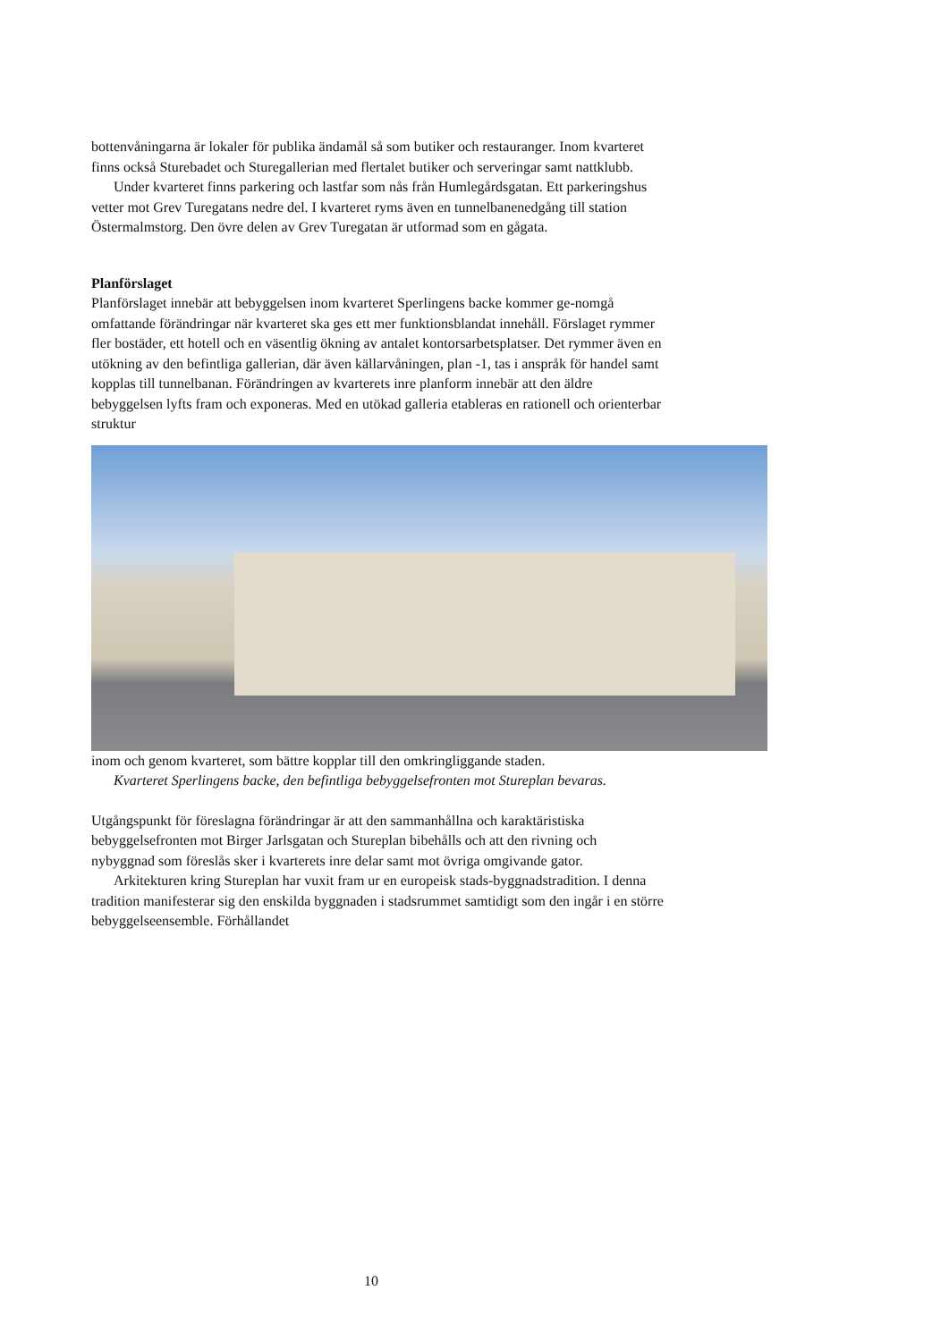bottenvåningarna är lokaler för publika ändamål så som butiker och restauranger. Inom kvarteret finns också Sturebadet och Sturegallerian med flertalet butiker och serveringar samt nattklubb.
Under kvarteret finns parkering och lastfar som nås från Humlegårdsgatan. Ett parkeringshus vetter mot Grev Turegatans nedre del. I kvarteret ryms även en tunnelbanenedgång till station Östermalmstorg. Den övre delen av Grev Turegatan är utformad som en gågata.
Planförslaget
Planförslaget innebär att bebyggelsen inom kvarteret Sperlingens backe kommer ge-nomgå omfattande förändringar när kvarteret ska ges ett mer funktionsblandat innehåll. Förslaget rymmer fler bostäder, ett hotell och en väsentlig ökning av antalet kontorsarbetsplatser. Det rymmer även en utökning av den befintliga gallerian, där även källarvåningen, plan -1, tas i anspråk för handel samt kopplas till tunnelbanan. Förändringen av kvarterets inre planform innebär att den äldre bebyggelsen lyfts fram och exponeras. Med en utökad galleria etableras en rationell och orienterbar struktur
inom och genom kvarteret, som bättre kopplar till den omkringliggande staden.
Kvarteret Sperlingens backe, den befintliga bebyggelsefronten mot Stureplan bevaras.
Utgångspunkt för föreslagna förändringar är att den sammanhållna och karaktäristiska bebyggelsefronten mot Birger Jarlsgatan och Stureplan bibehålls och att den rivning och nybyggnad som föreslås sker i kvarterets inre delar samt mot övriga omgivande gator.
Arkitekturen kring Stureplan har vuxit fram ur en europeisk stads-byggnadstradition. I denna tradition manifesterar sig den enskilda byggnaden i stadsrummet samtidigt som den ingår i en större bebyggelseensemble. Förhållandet
10